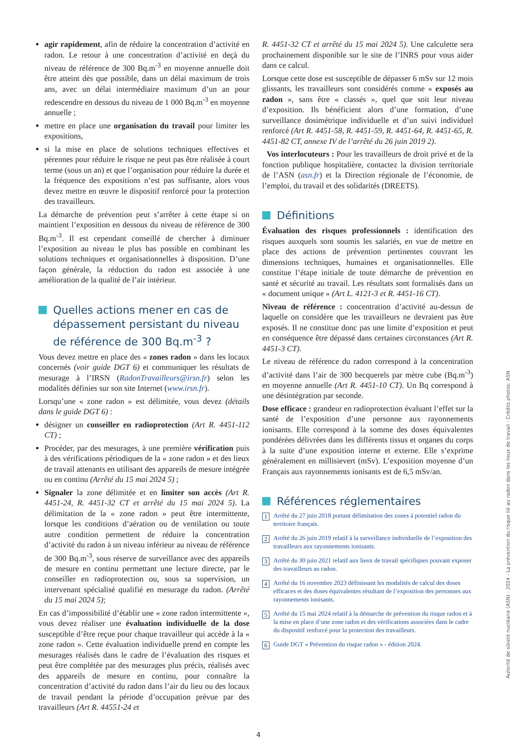agir rapidement, afin de réduire la concentration d’activité en radon. Le retour à une concentration d’activité en deçà du niveau de référence de 300 Bq.m<sup>-3</sup> en moyenne annuelle doit être atteint dès que possible, dans un délai maximum de trois ans, avec un délai intermédiaire maximum d’un an pour redescendre en dessous du niveau de 1 000 Bq.m<sup>-3</sup> en moyenne annuelle ;
mettre en place une organisation du travail pour limiter les expositions,
si la mise en place de solutions techniques effectives et pérennes pour réduire le risque ne peut pas être réalisée à court terme (sous un an) et que l’organisation pour réduire la durée et la fréquence des expositions n’est pas suffisante, alors vous devez mettre en œuvre le dispositif renforcé pour la protection des travailleurs.
La démarche de prévention peut s’arrêter à cette étape si on maintient l’exposition en dessous du niveau de référence de 300 Bq.m<sup>-3</sup>. Il est cependant conseillé de chercher à diminuer l’exposition au niveau le plus bas possible en combinant les solutions techniques et organisationnelles à disposition. D’une façon générale, la réduction du radon est associée à une amélioration de la qualité de l’air intérieur.
Quelles actions mener en cas de dépassement persistant du niveau de référence de 300 Bq.m<sup>-3</sup> ?
Vous devez mettre en place des « zones radon » dans les locaux concernés (voir guide DGT 6) et communiquer les résultats de mesurage à l’IRSN (RadonTravailleurs@irsn.fr) selon les modalités définies sur son site Internet (www.irsn.fr).
Lorsqu’une « zone radon » est délimitée, vous devez (détails dans le guide DGT 6) :
désigner un conseiller en radioprotection (Art R. 4451-112 CT) ;
Procéder, par des mesurages, à une première vérification puis à des vérifications périodiques de la « zone radon » et des lieux de travail attenants en utilisant des appareils de mesure intégrée ou en continu (Arrêté du 15 mai 2024 5) ;
Signaler la zone délimitée et en limiter son accès (Art R. 4451-24, R. 4451-32 CT et arrêté du 15 mai 2024 5). La délimitation de la « zone radon » peut être intermittente, lorsque les conditions d’aération ou de ventilation ou toute autre condition permettent de réduire la concentration d’activité du radon à un niveau inférieur au niveau de référence de 300 Bq.m<sup>-3</sup>, sous réserve de surveillance avec des appareils de mesure en continu permettant une lecture directe, par le conseiller en radioprotection ou, sous sa supervision, un intervenant spécialisé qualifié en mesurage du radon. (Arrêté du 15 mai 2024 5);
En cas d’impossibilité d’établir une « zone radon intermittente », vous devez réaliser une évaluation individuelle de la dose susceptible d’être reçue pour chaque travailleur qui accède à la « zone radon ». Cette évaluation individuelle prend en compte les mesurages réalisés dans le cadre de l’évaluation des risques et peut être complétée par des mesurages plus précis, réalisés avec des appareils de mesure en continu, pour connaître la concentration d’activité du radon dans l’air du lieu ou des locaux de travail pendant la période d’occupation prévue par des travailleurs (Art R. 44551-24 et
R. 4451-32 CT et arrêté du 15 mai 2024 5). Une calculette sera prochainement disponible sur le site de l’INRS pour vous aider dans ce calcul.
Lorsque cette dose est susceptible de dépasser 6 mSv sur 12 mois glissants, les travailleurs sont considérés comme « exposés au radon », sans être « classés », quel que soit leur niveau d’exposition. Ils bénéficient alors d’une formation, d’une surveillance dosimétrique individuelle et d’un suivi individuel renforcé (Art R. 4451-58, R. 4451-59, R. 4451-64, R. 4451-65, R. 4451-82 CT, annexe IV de l’arrêté du 26 juin 2019 2).
Vos interlocuteurs : Pour les travailleurs de droit privé et de la fonction publique hospitalière, contactez la division territoriale de l’ASN (asn.fr) et la Direction régionale de l’économie, de l’emploi, du travail et des solidarités (DREETS).
Définitions
Évaluation des risques professionnels : identification des risques auxquels sont soumis les salariés, en vue de mettre en place des actions de prévention pertinentes couvrant les dimensions techniques, humaines et organisationnelles. Elle constitue l’étape initiale de toute démarche de prévention en santé et sécurité au travail. Les résultats sont formalisés dans un « document unique » (Art L. 4121-3 et R. 4451-16 CT).
Niveau de référence : concentration d’activité au-dessus de laquelle on considère que les travailleurs ne devraient pas être exposés. Il ne constitue donc pas une limite d’exposition et peut en conséquence être dépassé dans certaines circonstances (Art R. 4451-3 CT).
Le niveau de référence du radon correspond à la concentration d’activité dans l’air de 300 becquerels par mètre cube (Bq.m<sup>-3</sup>) en moyenne annuelle (Art R. 4451-10 CT). Un Bq correspond à une désintégration par seconde.
Dose efficace : grandeur en radioprotection évaluant l’effet sur la santé de l’exposition d’une personne aux rayonnements ionisants. Elle correspond à la somme des doses équivalentes pondérées délivrées dans les différents tissus et organes du corps à la suite d’une exposition interne et externe. Elle s’exprime généralement en millisievert (mSv). L’exposition moyenne d’un Français aux rayonnements ionisants est de 6,5 mSv/an.
Références réglementaires
1 Arrêté du 27 juin 2018 portant délimitation des zones à potentiel radon du territoire français.
2 Arrêté du 26 juin 2019 relatif à la surveillance individuelle de l’exposition des travailleurs aux rayonnements ionisants.
3 Arrêté du 30 juin 2021 relatif aux lieux de travail spécifiques pouvant exposer des travailleurs au radon.
4 Arrêté du 16 novembre 2023 définissant les modalités de calcul des doses efficaces et des doses équivalentes résultant de l’exposition des personnes aux rayonnements ionisants.
5 Arrêté du 15 mai 2024 relatif à la démarche de prévention du risque radon et à la mise en place d’une zone radon et des vérifications associées dans le cadre du dispositif renforcé pour la protection des travailleurs.
6 Guide DGT « Prévention du risque radon » - édition 2024.
4
Autorité de sûreté nucléaire (ASN) - 2024 - La prévention du risque lié au radon dans les lieux de travail - Crédits photos: ASN